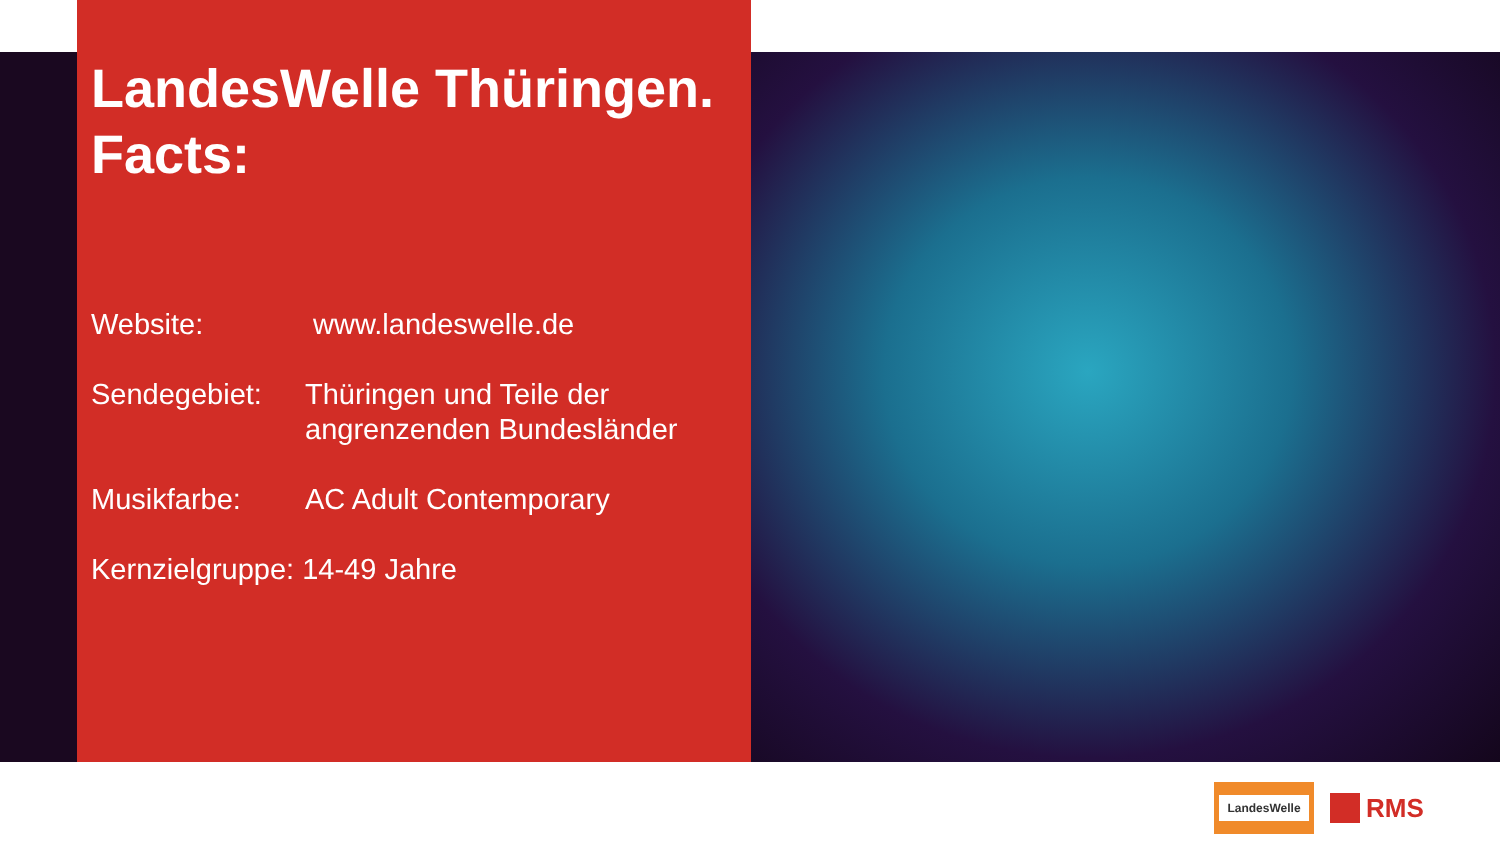LandesWelle Thüringen.
Facts:
Website: www.landeswelle.de
Sendegebiet: Thüringen und Teile der
angrenzenden Bundesländer
Musikfarbe: AC Adult Contemporary
Kernzielgruppe: 14-49 Jahre
LandesWelle
RMS